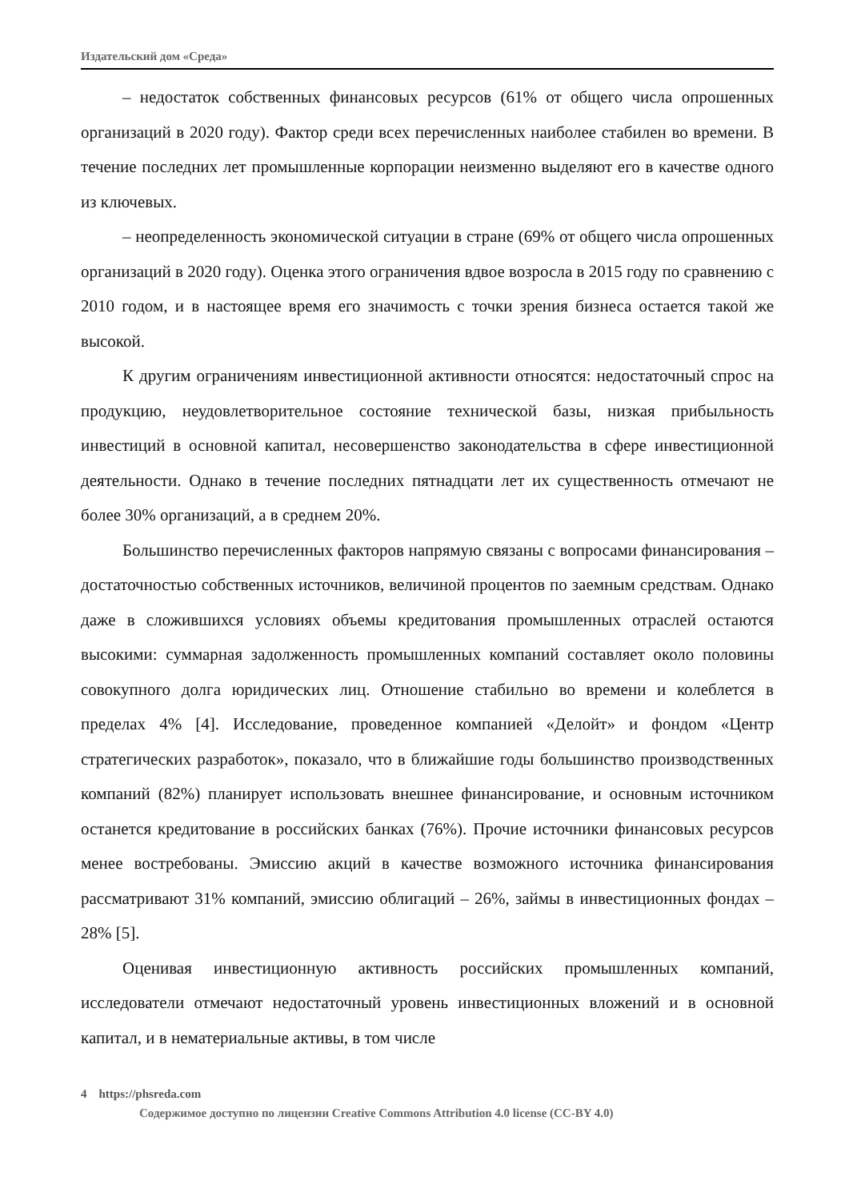Издательский дом «Среда»
– недостаток собственных финансовых ресурсов (61% от общего числа опрошенных организаций в 2020 году). Фактор среди всех перечисленных наиболее стабилен во времени. В течение последних лет промышленные корпорации неизменно выделяют его в качестве одного из ключевых.
– неопределенность экономической ситуации в стране (69% от общего числа опрошенных организаций в 2020 году). Оценка этого ограничения вдвое возросла в 2015 году по сравнению с 2010 годом, и в настоящее время его значимость с точки зрения бизнеса остается такой же высокой.
К другим ограничениям инвестиционной активности относятся: недостаточный спрос на продукцию, неудовлетворительное состояние технической базы, низкая прибыльность инвестиций в основной капитал, несовершенство законодательства в сфере инвестиционной деятельности. Однако в течение последних пятнадцати лет их существенность отмечают не более 30% организаций, а в среднем 20%.
Большинство перечисленных факторов напрямую связаны с вопросами финансирования – достаточностью собственных источников, величиной процентов по заемным средствам. Однако даже в сложившихся условиях объемы кредитования промышленных отраслей остаются высокими: суммарная задолженность промышленных компаний составляет около половины совокупного долга юридических лиц. Отношение стабильно во времени и колеблется в пределах 4% [4]. Исследование, проведенное компанией «Делойт» и фондом «Центр стратегических разработок», показало, что в ближайшие годы большинство производственных компаний (82%) планирует использовать внешнее финансирование, и основным источником останется кредитование в российских банках (76%). Прочие источники финансовых ресурсов менее востребованы. Эмиссию акций в качестве возможного источника финансирования рассматривают 31% компаний, эмиссию облигаций – 26%, займы в инвестиционных фондах – 28% [5].
Оценивая инвестиционную активность российских промышленных компаний, исследователи отмечают недостаточный уровень инвестиционных вложений и в основной капитал, и в нематериальные активы, в том числе
4 https://phsreda.com
Содержимое доступно по лицензии Creative Commons Attribution 4.0 license (CC-BY 4.0)